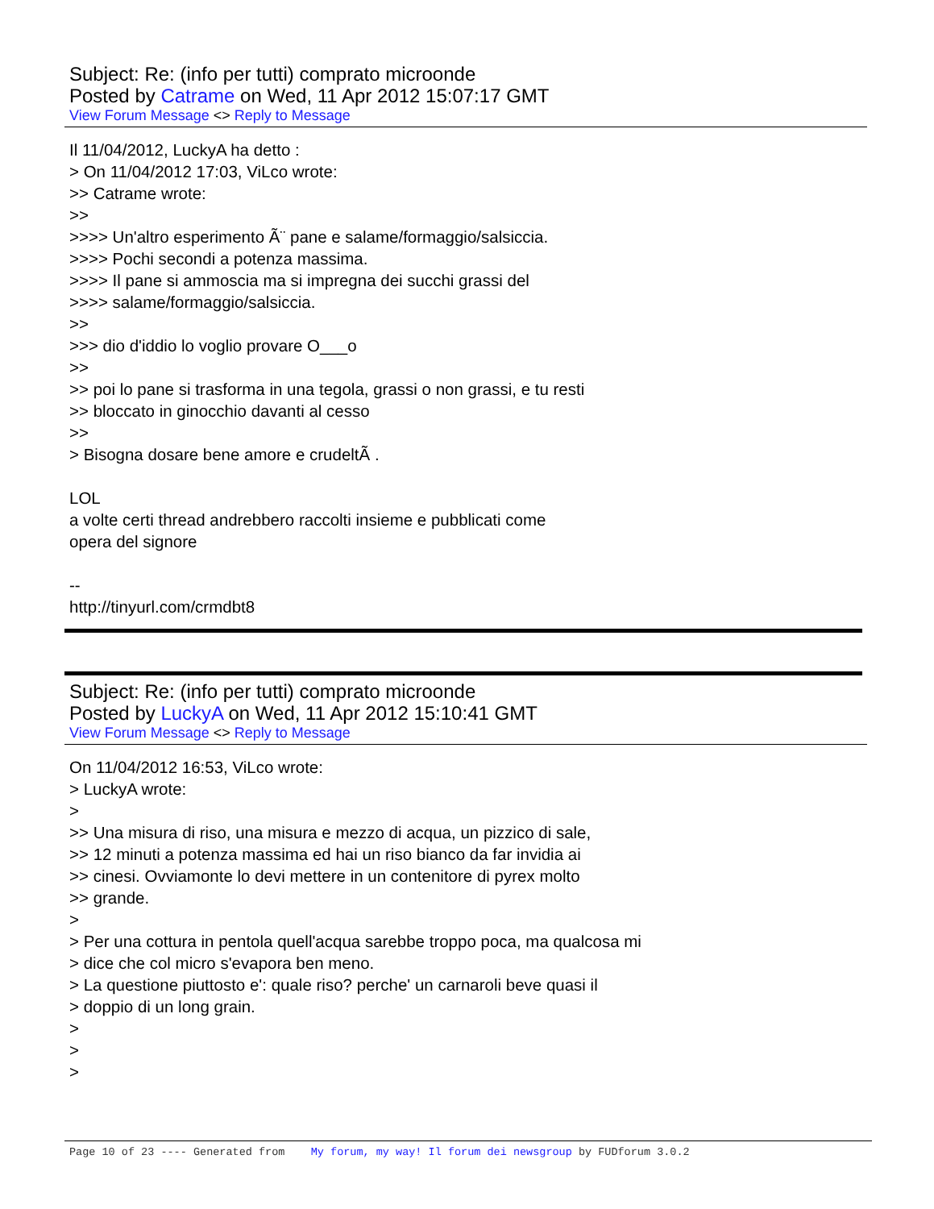Subject: Re: (info per tutti) comprato microonde
Posted by Catrame on Wed, 11 Apr 2012 15:07:17 GMT
View Forum Message <> Reply to Message
Il 11/04/2012, LuckyA ha detto : > On 11/04/2012 17:03, ViLco wrote: >> Catrame wrote: >> >>>> Un'altro esperimento Ã¨ pane e salame/formaggio/salsiccia. >>>> Pochi secondi a potenza massima. >>>> Il pane si ammoscia ma si impregna dei succhi grassi del >>>> salame/formaggio/salsiccia. >> >>> dio d'iddio lo voglio provare O___o >> >> poi lo pane si trasforma in una tegola, grassi o non grassi, e tu resti >> bloccato in ginocchio davanti al cesso >> > Bisogna dosare bene amore e crudeltÃ . LOL a volte certi thread andrebbero raccolti insieme e pubblicati come opera del signore -- http://tinyurl.com/crmdbt8
Subject: Re: (info per tutti) comprato microonde
Posted by LuckyA on Wed, 11 Apr 2012 15:10:41 GMT
View Forum Message <> Reply to Message
On 11/04/2012 16:53, ViLco wrote: > LuckyA wrote: > >> Una misura di riso, una misura e mezzo di acqua, un pizzico di sale, >> 12 minuti a potenza massima ed hai un riso bianco da far invidia ai >> cinesi. Ovviamonte lo devi mettere in un contenitore di pyrex molto >> grande. > > Per una cottura in pentola quell'acqua sarebbe troppo poca, ma qualcosa mi > dice che col micro s'evapora ben meno. > La questione piuttosto e': quale riso? perche' un carnaroli beve quasi il > doppio di un long grain. > > >
Page 10 of 23 ---- Generated from My forum, my way! Il forum dei newsgroup by FUDforum 3.0.2